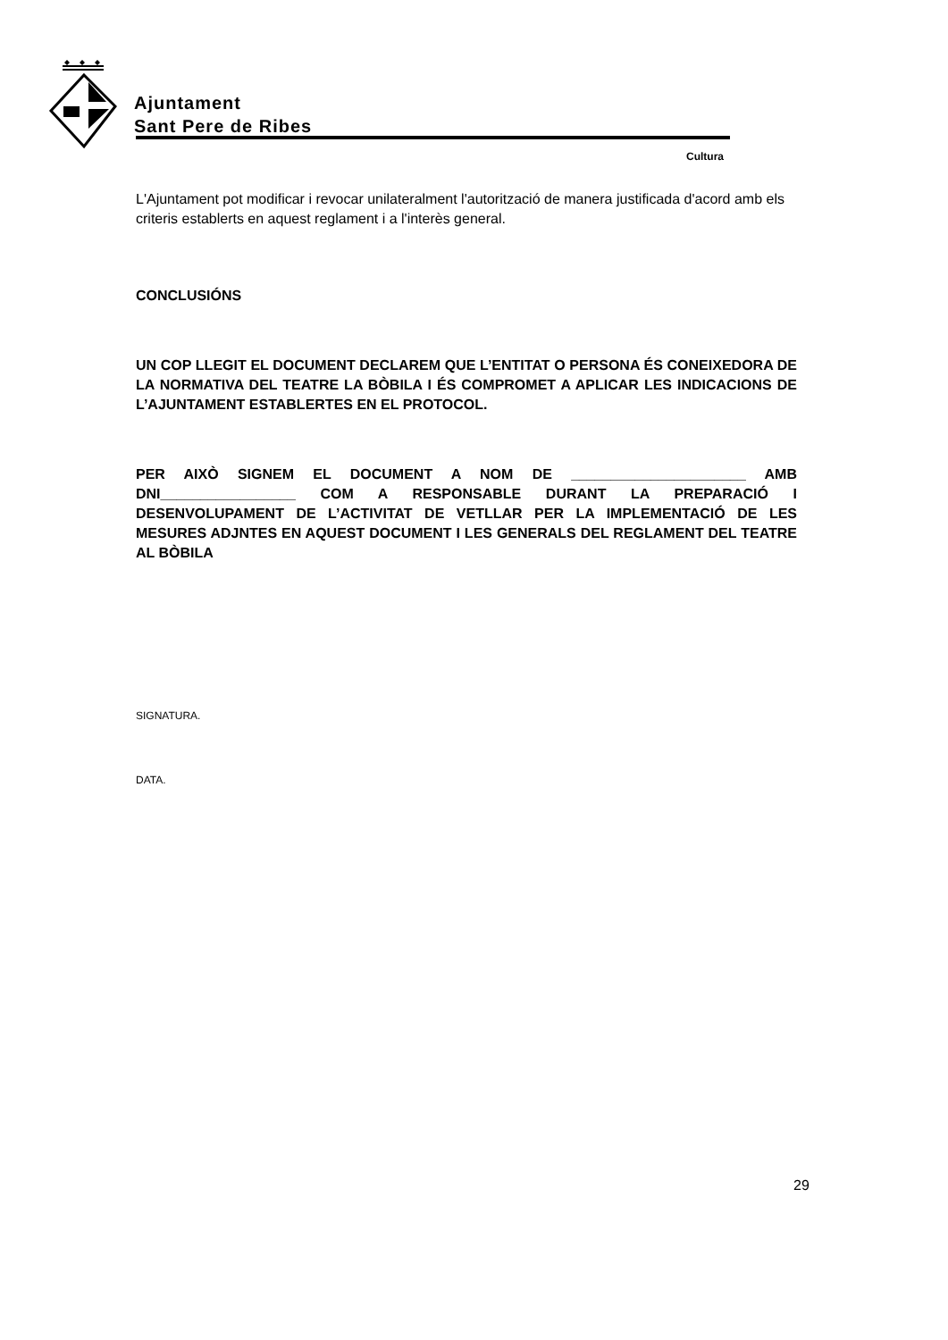Ajuntament
Sant Pere de Ribes
Cultura
L'Ajuntament pot modificar i revocar unilateralment l'autorització de manera justificada d'acord amb els criteris establerts en aquest reglament i a l'interès general.
CONCLUSIÓNS
UN COP LLEGIT EL DOCUMENT DECLAREM QUE L’ENTITAT O PERSONA ÉS CONEIXEDORA DE LA NORMATIVA DEL TEATRE LA BÒBILA I ÉS COMPROMET A APLICAR LES INDICACIONS DE L’AJUNTAMENT ESTABLERTES EN EL PROTOCOL.
PER AIXÒ SIGNEM EL DOCUMENT A NOM DE ______________________ AMB DNI_________________ COM A RESPONSABLE DURANT LA PREPARACIÓ I DESENVOLUPAMENT DE L’ACTIVITAT DE VETLLAR PER LA IMPLEMENTACIÓ DE LES MESURES ADJNTES EN AQUEST DOCUMENT I LES GENERALS DEL REGLAMENT DEL TEATRE AL BÒBILA
SIGNATURA.
DATA.
29